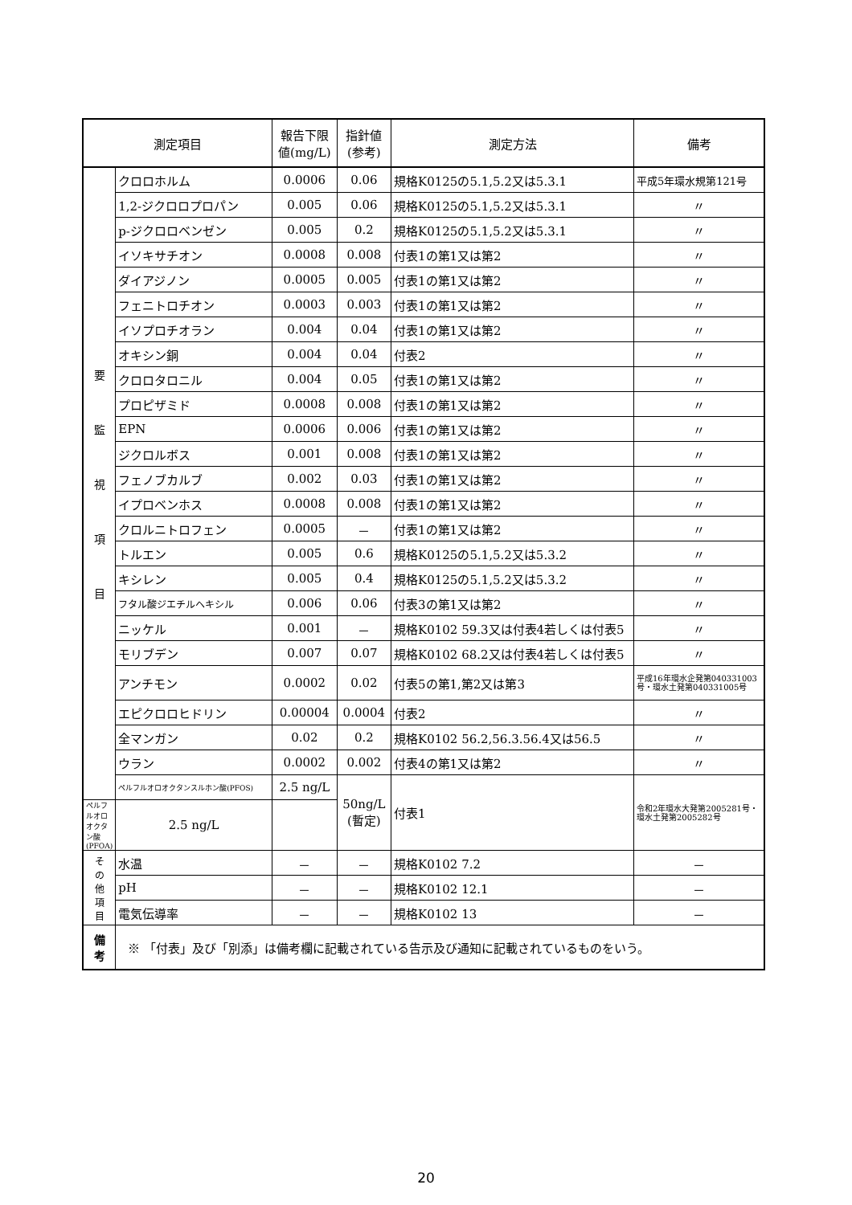| 測定項目 | | 報告下限 値(mg/L) | 指針値 (参考) | 測定方法 | 備考 |
| --- | --- | --- | --- | --- | --- |
| 要 監 視 項 目 | クロロホルム | 0.0006 | 0.06 | 規格K0125の5.1,5.2又は5.3.1 | 平成5年環水規第121号 |
| | 1,2-ジクロロプロパン | 0.005 | 0.06 | 規格K0125の5.1,5.2又は5.3.1 | 〃 |
| | p-ジクロロベンゼン | 0.005 | 0.2 | 規格K0125の5.1,5.2又は5.3.1 | 〃 |
| | イソキサチオン | 0.0008 | 0.008 | 付表1の第1又は第2 | 〃 |
| | ダイアジノン | 0.0005 | 0.005 | 付表1の第1又は第2 | 〃 |
| | フェニトロチオン | 0.0003 | 0.003 | 付表1の第1又は第2 | 〃 |
| | イソプロチオラン | 0.004 | 0.04 | 付表1の第1又は第2 | 〃 |
| | オキシン銅 | 0.004 | 0.04 | 付表2 | 〃 |
| | クロロタロニル | 0.004 | 0.05 | 付表1の第1又は第2 | 〃 |
| | プロピザミド | 0.0008 | 0.008 | 付表1の第1又は第2 | 〃 |
| | EPN | 0.0006 | 0.006 | 付表1の第1又は第2 | 〃 |
| | ジクロルボス | 0.001 | 0.008 | 付表1の第1又は第2 | 〃 |
| | フェノブカルブ | 0.002 | 0.03 | 付表1の第1又は第2 | 〃 |
| | イプロベンホス | 0.0008 | 0.008 | 付表1の第1又は第2 | 〃 |
| | クロルニトロフェン | 0.0005 | － | 付表1の第1又は第2 | 〃 |
| | トルエン | 0.005 | 0.6 | 規格K0125の5.1,5.2又は5.3.2 | 〃 |
| | キシレン | 0.005 | 0.4 | 規格K0125の5.1,5.2又は5.3.2 | 〃 |
| | フタル酸ジエチルヘキシル | 0.006 | 0.06 | 付表3の第1又は第2 | 〃 |
| | ニッケル | 0.001 | － | 規格K0102 59.3又は付表4若しくは付表5 | 〃 |
| | モリブデン | 0.007 | 0.07 | 規格K0102 68.2又は付表4若しくは付表5 | 〃 |
| | アンチモン | 0.0002 | 0.02 | 付表5の第1,第2又は第3 | 平成16年環水企発第040331003号・環水土発第040331005号 |
| | エピクロロヒドリン | 0.00004 | 0.0004 | 付表2 | 〃 |
| | 全マンガン | 0.02 | 0.2 | 規格K0102 56.2,56.3.56.4又は56.5 | 〃 |
| | ウラン | 0.0002 | 0.002 | 付表4の第1又は第2 | 〃 |
| | ペルフルオロオクタンスルホン酸(PFOS) | 2.5 ng/L | 50ng/L (暫定) | 付表1 | 令和2年環水大発第2005281号・環水土発第2005282号 |
| ペルフルオロオクタン酸(PFOA) | 2.5 ng/L | | | | |
| そ の 他 項 目 | 水温 | － | － | 規格K0102 7.2 | － |
| | pH | － | － | 規格K0102 12.1 | － |
| | 電気伝導率 | － | － | 規格K0102 13 | － |
| 備 考 | ※ 「付表」及び「別添」は備考欄に記載されている告示及び通知に記載されているものをいう。 | | | | |
20